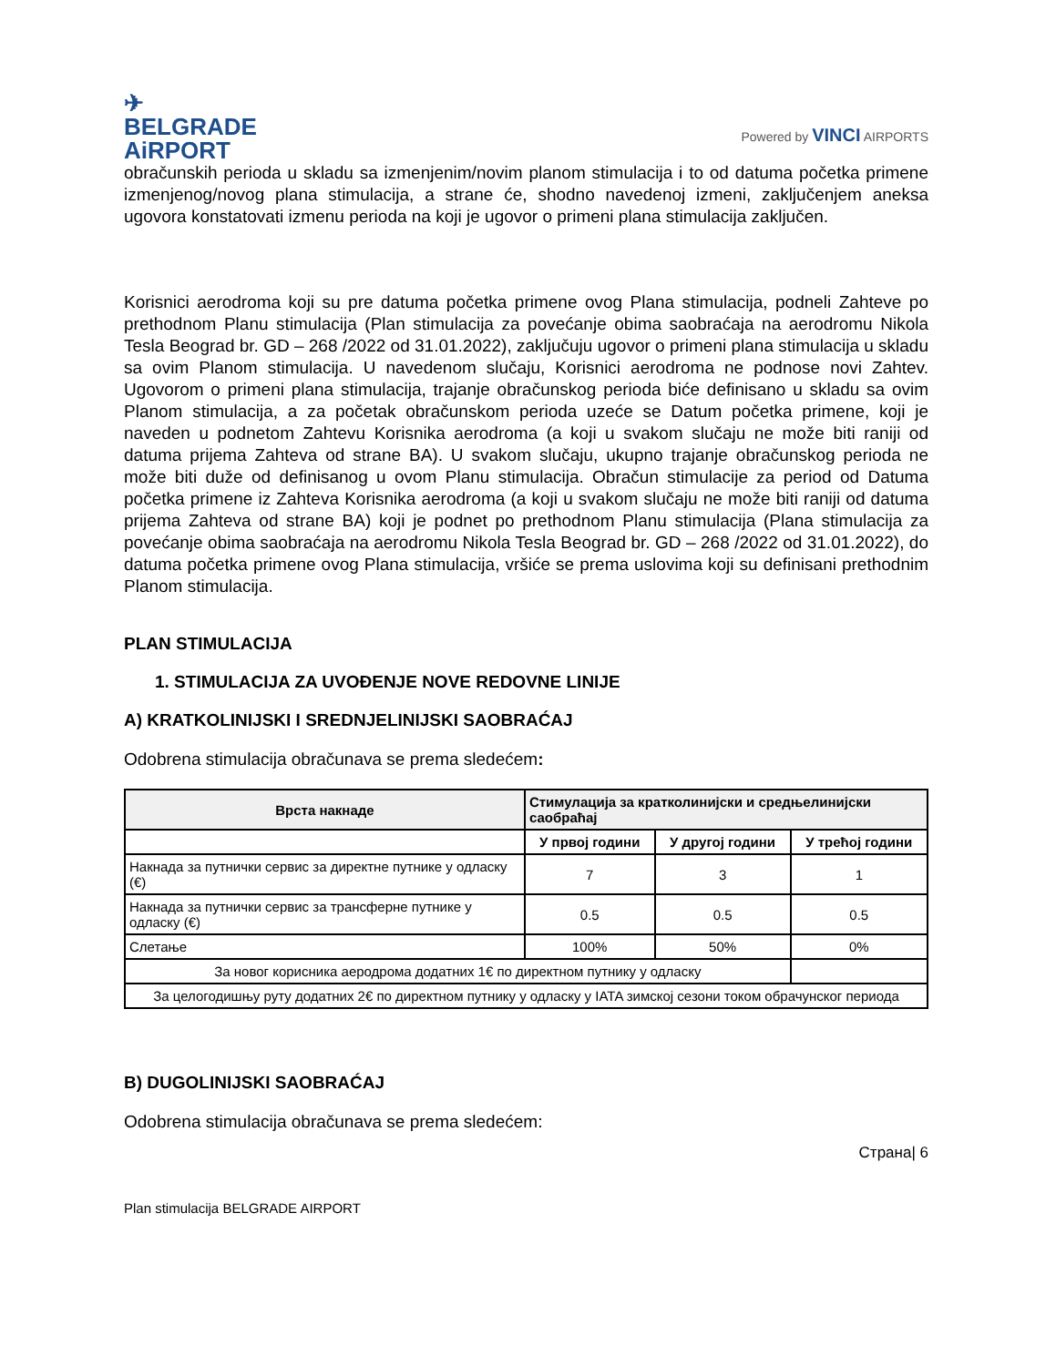✈
BELGRADE
AiRPORT
Powered by VINCI AIRPORTS
obračunskih perioda u skladu sa izmenjenim/novim planom stimulacija i to od datuma početka primene izmenjenog/novog plana stimulacija, a strane će, shodno navedenoj izmeni, zaključenjem aneksa ugovora konstatovati izmenu perioda na koji je ugovor o primeni plana stimulacija zaključen.
Korisnici aerodroma koji su pre datuma početka primene ovog Plana stimulacija, podneli Zahteve po prethodnom Planu stimulacija (Plan stimulacija za povećanje obima saobraćaja na aerodromu Nikola Tesla Beograd br. GD – 268 /2022 od 31.01.2022), zaključuju ugovor o primeni plana stimulacija u skladu sa ovim Planom stimulacija. U navedenom slučaju, Korisnici aerodroma ne podnose novi Zahtev. Ugovorom o primeni plana stimulacija, trajanje obračunskog perioda biće definisano u skladu sa ovim Planom stimulacija, a za početak obračunskom perioda uzeće se Datum početka primene, koji je naveden u podnetom Zahtevu Korisnika aerodroma (a koji u svakom slučaju ne može biti raniji od datuma prijema Zahteva od strane BA). U svakom slučaju, ukupno trajanje obračunskog perioda ne može biti duže od definisanog u ovom Planu stimulacija. Obračun stimulacije za period od Datuma početka primene iz Zahteva Korisnika aerodroma (a koji u svakom slučaju ne može biti raniji od datuma prijema Zahteva od strane BA) koji je podnet po prethodnom Planu stimulacija (Plana stimulacija za povećanje obima saobraćaja na aerodromu Nikola Tesla Beograd br. GD – 268 /2022 od 31.01.2022), do datuma početka primene ovog Plana stimulacija, vršiće se prema uslovima koji su definisani prethodnim Planom stimulacija.
PLAN STIMULACIJA
1. STIMULACIJA ZA UVOĐENJE NOVE REDOVNE LINIJE
A) KRATKOLINIJSKI I SREDNJELINIJSKI SAOBRAĆAJ
Odobrena stimulacija obračunava se prema sledećem:
| Врста накнаде | Стимулација за кратколинијски и средњелинијски саобраћај | | |
| --- | --- | --- | --- |
| | У првој години | У другој години | У трећој години |
| Накнада за путнички сервис за директне путнике у одласку (€) | 7 | 3 | 1 |
| Накнада за путнички сервис за трансферне путнике у одласку (€) | 0.5 | 0.5 | 0.5 |
| Слетање | 100% | 50% | 0% |
| За новог корисника аеродрома додатних 1€ по директном путнику у одласку | | | |
| За целогодишњу руту додатних 2€ по директном путнику у одласку у IATA зимској сезони током обрачунског периода | | | |
B) DUGOLINIJSKI SAOBRAĆAJ
Odobrena stimulacija obračunava se prema sledećem:
Страна| 6
Plan stimulacija BELGRADE AIRPORT